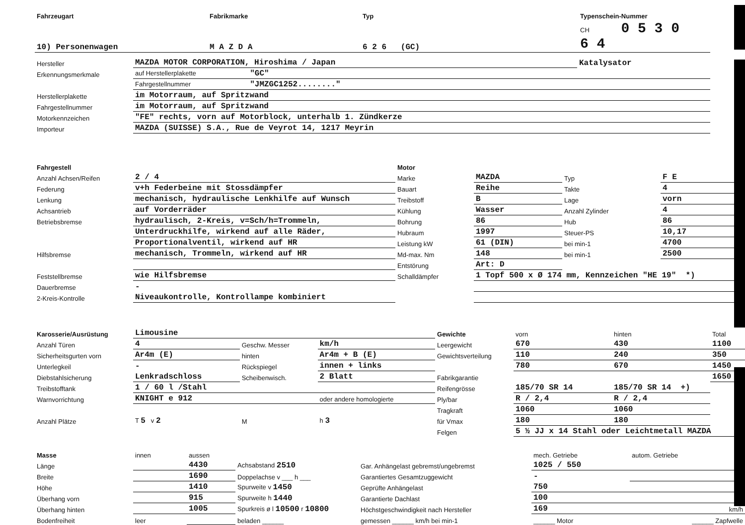| Fahrzeugart | Fabrikmarke | Typ | Typenschein-Nummer |
| 10) Personenwagen | M A Z D A | 6 2 6 (GC) | CH 0 5 3 0 6 4 |
| Hersteller | MAZDA MOTOR CORPORATION, Hiroshima / Japan | Katalysator |
| Erkennungsmerkmale | auf Herstellerplakette "GC" | |
| | Fahrgestellnummer "JMZGC1252........" | |
| Herstellerplakette | im Motorraum, auf Spritzwand | |
| Fahrgestellnummer | im Motorraum, auf Spritzwand | |
| Motorkennzeichen | "FE" rechts, vorn auf Motorblock, unterhalb 1. Zündkerze | |
| Importeur | MAZDA (SUISSE) S.A., Rue de Veyrot 14, 1217 Meyrin | |
| Fahrgestell | | Motor | | | |
| Anzahl Achsen/Reifen | 2 / 4 | Marke | MAZDA | Typ | F E |
| Federung | v+h Federbeine mit Stossdämpfer | Bauart | Reihe | Takte | 4 |
| Lenkung | mechanisch, hydraulische Lenkhilfe auf Wunsch | Treibstoff | B | Lage | vorn |
| Achsantrieb | auf Vorderräder | Kühlung | Wasser | Anzahl Zylinder | 4 |
| Betriebsbremse | hydraulisch, 2-Kreis, v=Sch/h=Trommeln, | Bohrung | 86 | Hub | 86 |
| | Unterdruckhilfe, wirkend auf alle Räder, | Hubraum | 1997 | Steuer-PS | 10,17 |
| | Proportionalventil, wirkend auf HR | Leistung kW | 61 (DIN) | bei min-1 | 4700 |
| Hilfsbremse | mechanisch, Trommeln, wirkend auf HR | Md-max. Nm | 148 | bei min-1 | 2500 |
| | | Entstörung | Art: D | | |
| Feststellbremse | wie Hilfsbremse | Schalldämpfer | 1 Topf 500 x Ø 174 mm, Kennzeichen "HE 19" *) | | |
| Dauerbremse | - | | | | |
| 2-Kreis-Kontrolle | Niveaukontrolle, Kontrollampe kombiniert | | | | |
| Karosserie/Ausrüstung | Limousine | | | Gewichte | vorn | hinten | Total |
| Anzahl Türen | 4 | Geschw. Messer | km/h | Leergewicht | 670 | 430 | 1100 |
| Sicherheitsgurten vorn | Ar4m (E) | hinten | Ar4m + B (E) | Gewichtsverteilung | 110 | 240 | 350 |
| Unterlegkeil | - | Rückspiegel | innen + links | | 780 | 670 | 1450 |
| Diebstahlsicherung | Lenkradschloss | Scheibenwisch. | 2 Blatt | Fabrikgarantie | | | 1650 |
| Treibstofftank | 1 / 60 l /Stahl | | | Reifengrösse | 185/70 SR 14 | 185/70 SR 14 +) | |
| Warnvorrichtung | KNIGHT e 912 | | oder andere homologierte | Ply/bar | R / 2,4 | R / 2,4 | |
| | | | | Tragkraft | 1060 | 1060 | |
| Anzahl Plätze | T 5 v 2 | M | h 3 | für Vmax | 180 | 180 | |
| | | | | Felgen | 5 ½ JJ x 14 Stahl oder Leichtmetall MAZDA | | |
| Masse | innen | aussen | | | mech. Getriebe | autom. Getriebe |
| Länge | | 4430 | Achsabstand 2510 | Gar. Anhängelast gebremst/ungebremst | 1025 / 550 | |
| Breite | | 1690 | Doppelachse v ___ h ___ | Garantiertes Gesamtzuggewicht | - | |
| Höhe | | 1410 | Spurweite v 1450 | Geprüfte Anhängelast | 750 | |
| Überhang vorn | | 915 | Spurweite h 1440 | Garantierte Dachlast | 100 | |
| Überhang hinten | | 1005 | Spurkreis ø l 10500 r 10800 | Höchstgeschwindigkeit nach Hersteller | 169 | km/h |
| Bodenfreiheit | leer | | beladen ______ | gemessen ______ km/h bei min-1 | ______ Motor | ______ Zapfwelle |